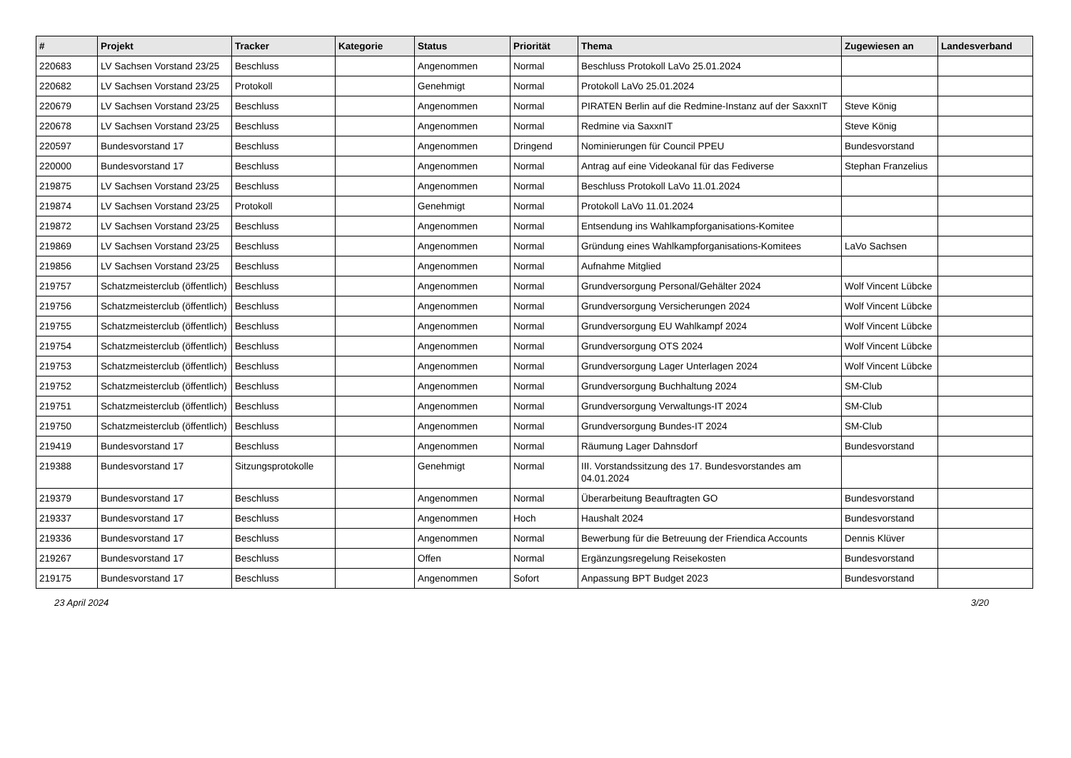| # | Projekt | Tracker | Kategorie | Status | Priorität | Thema | Zugewiesen an | Landesverband |
| --- | --- | --- | --- | --- | --- | --- | --- | --- |
| 220683 | LV Sachsen Vorstand 23/25 | Beschluss | | Angenommen | Normal | Beschluss Protokoll LaVo 25.01.2024 | | |
| 220682 | LV Sachsen Vorstand 23/25 | Protokoll | | Genehmigt | Normal | Protokoll LaVo 25.01.2024 | | |
| 220679 | LV Sachsen Vorstand 23/25 | Beschluss | | Angenommen | Normal | PIRATEN Berlin auf die Redmine-Instanz auf der SaxxnIT | Steve König | |
| 220678 | LV Sachsen Vorstand 23/25 | Beschluss | | Angenommen | Normal | Redmine via SaxxnIT | Steve König | |
| 220597 | Bundesvorstand 17 | Beschluss | | Angenommen | Dringend | Nominierungen für Council PPEU | Bundesvorstand | |
| 220000 | Bundesvorstand 17 | Beschluss | | Angenommen | Normal | Antrag auf eine Videokanal für das Fediverse | Stephan Franzelius | |
| 219875 | LV Sachsen Vorstand 23/25 | Beschluss | | Angenommen | Normal | Beschluss Protokoll LaVo 11.01.2024 | | |
| 219874 | LV Sachsen Vorstand 23/25 | Protokoll | | Genehmigt | Normal | Protokoll LaVo 11.01.2024 | | |
| 219872 | LV Sachsen Vorstand 23/25 | Beschluss | | Angenommen | Normal | Entsendung ins Wahlkampforganisations-Komitee | | |
| 219869 | LV Sachsen Vorstand 23/25 | Beschluss | | Angenommen | Normal | Gründung eines Wahlkampforganisations-Komitees | LaVo Sachsen | |
| 219856 | LV Sachsen Vorstand 23/25 | Beschluss | | Angenommen | Normal | Aufnahme Mitglied | | |
| 219757 | Schatzmeisterclub (öffentlich) | Beschluss | | Angenommen | Normal | Grundversorgung Personal/Gehälter 2024 | Wolf Vincent Lübcke | |
| 219756 | Schatzmeisterclub (öffentlich) | Beschluss | | Angenommen | Normal | Grundversorgung Versicherungen 2024 | Wolf Vincent Lübcke | |
| 219755 | Schatzmeisterclub (öffentlich) | Beschluss | | Angenommen | Normal | Grundversorgung EU Wahlkampf 2024 | Wolf Vincent Lübcke | |
| 219754 | Schatzmeisterclub (öffentlich) | Beschluss | | Angenommen | Normal | Grundversorgung OTS 2024 | Wolf Vincent Lübcke | |
| 219753 | Schatzmeisterclub (öffentlich) | Beschluss | | Angenommen | Normal | Grundversorgung Lager Unterlagen 2024 | Wolf Vincent Lübcke | |
| 219752 | Schatzmeisterclub (öffentlich) | Beschluss | | Angenommen | Normal | Grundversorgung Buchhaltung 2024 | SM-Club | |
| 219751 | Schatzmeisterclub (öffentlich) | Beschluss | | Angenommen | Normal | Grundversorgung Verwaltungs-IT 2024 | SM-Club | |
| 219750 | Schatzmeisterclub (öffentlich) | Beschluss | | Angenommen | Normal | Grundversorgung Bundes-IT 2024 | SM-Club | |
| 219419 | Bundesvorstand 17 | Beschluss | | Angenommen | Normal | Räumung Lager Dahnsdorf | Bundesvorstand | |
| 219388 | Bundesvorstand 17 | Sitzungsprotokolle | | Genehmigt | Normal | III. Vorstandssitzung des 17. Bundesvorstandes am 04.01.2024 | | |
| 219379 | Bundesvorstand 17 | Beschluss | | Angenommen | Normal | Überarbeitung Beauftragten GO | Bundesvorstand | |
| 219337 | Bundesvorstand 17 | Beschluss | | Angenommen | Hoch | Haushalt 2024 | Bundesvorstand | |
| 219336 | Bundesvorstand 17 | Beschluss | | Angenommen | Normal | Bewerbung für die Betreuung der Friendica Accounts | Dennis Klüver | |
| 219267 | Bundesvorstand 17 | Beschluss | | Offen | Normal | Ergänzungsregelung Reisekosten | Bundesvorstand | |
| 219175 | Bundesvorstand 17 | Beschluss | | Angenommen | Sofort | Anpassung BPT Budget 2023 | Bundesvorstand | |
23 April 2024 3/20